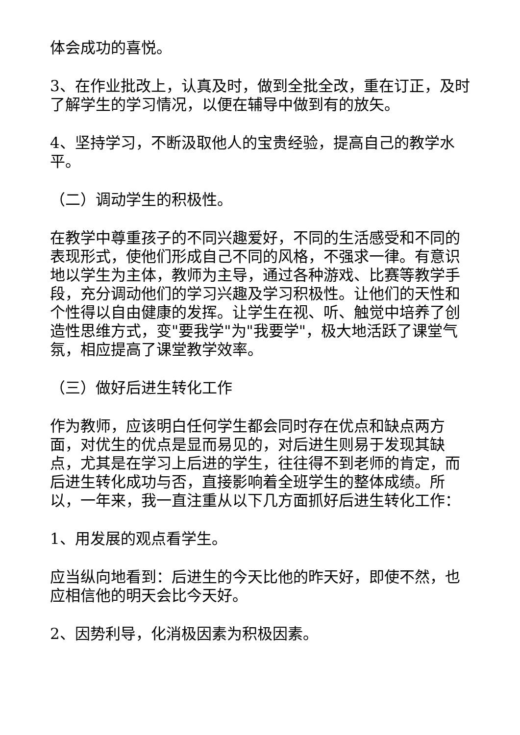体会成功的喜悦。
3、在作业批改上，认真及时，做到全批全改，重在订正，及时了解学生的学习情况，以便在辅导中做到有的放矢。
4、坚持学习，不断汲取他人的宝贵经验，提高自己的教学水平。
（二）调动学生的积极性。
在教学中尊重孩子的不同兴趣爱好，不同的生活感受和不同的表现形式，使他们形成自己不同的风格，不强求一律。有意识地以学生为主体，教师为主导，通过各种游戏、比赛等教学手段，充分调动他们的学习兴趣及学习积极性。让他们的天性和个性得以自由健康的发挥。让学生在视、听、触觉中培养了创造性思维方式，变"要我学"为"我要学"，极大地活跃了课堂气氛，相应提高了课堂教学效率。
（三）做好后进生转化工作
作为教师，应该明白任何学生都会同时存在优点和缺点两方面，对优生的优点是显而易见的，对后进生则易于发现其缺点，尤其是在学习上后进的学生，往往得不到老师的肯定，而后进生转化成功与否，直接影响着全班学生的整体成绩。所以，一年来，我一直注重从以下几方面抓好后进生转化工作：
1、用发展的观点看学生。
应当纵向地看到：后进生的今天比他的昨天好，即使不然，也应相信他的明天会比今天好。
2、因势利导，化消极因素为积极因素。